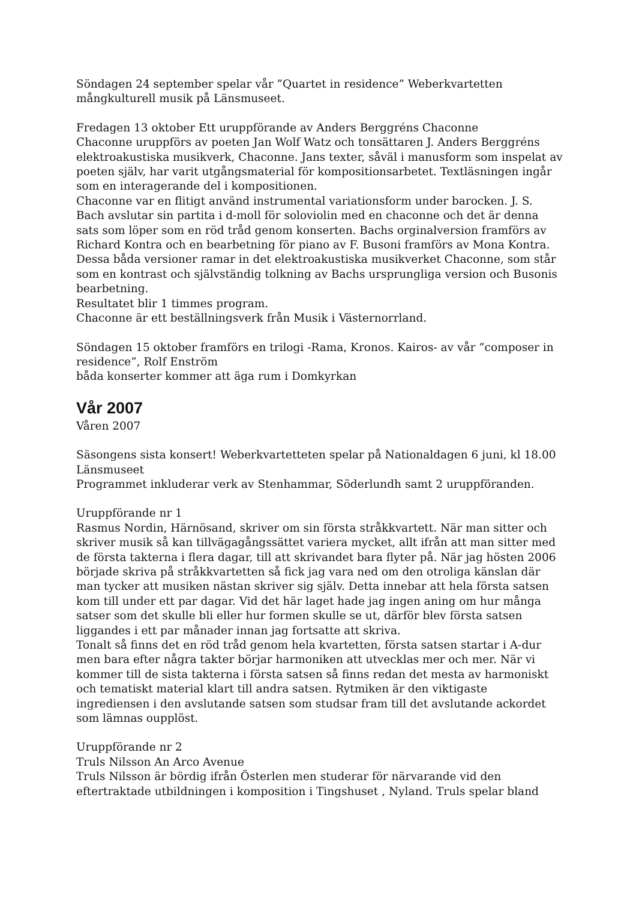Söndagen 24 september spelar vår ”Quartet in residence” Weberkvartetten
mångkulturell musik på Länsmuseet.
Fredagen 13 oktober Ett uruppförande av Anders Berggréns Chaconne
Chaconne uruppförs av poeten Jan Wolf Watz och tonsättaren J. Anders Berggréns elektroakustiska musikverk, Chaconne. Jans texter, såväl i manusform som inspelat av poeten själv, har varit utgångsmaterial för kompositionsarbetet. Textläsningen ingår som en interagerande del i kompositionen.
Chaconne var en flitigt använd instrumental variationsform under barocken. J. S. Bach avslutar sin partita i d-moll för soloviolin med en chaconne och det är denna sats som löper som en röd tråd genom konserten. Bachs orginalversion framförs av Richard Kontra och en bearbetning för piano av F. Busoni framförs av Mona Kontra. Dessa båda versioner ramar in det elektroakustiska musikverket Chaconne, som står som en kontrast och självständig tolkning av Bachs ursprungliga version och Busonis bearbetning.
Resultatet blir 1 timmes program.
Chaconne är ett beställningsverk från Musik i Västernorrland.
Söndagen 15 oktober framförs en trilogi -Rama, Kronos. Kairos- av vår ”composer in residence”, Rolf Enström
båda konserter kommer att äga rum i Domkyrkan
Vår 2007
Våren 2007
Säsongens sista konsert! Weberkvartetteten spelar på Nationaldagen 6 juni, kl 18.00 Länsmuseet
Programmet inkluderar verk av Stenhammar, Söderlundh samt 2 uruppföranden.
Uruppförande nr 1
Rasmus Nordin, Härnösand, skriver om sin första stråkkvartett. När man sitter och skriver musik så kan tillvägagångssättet variera mycket, allt ifrån att man sitter med de första takterna i flera dagar, till att skrivandet bara flyter på. När jag hösten 2006 började skriva på stråkkvartetten så fick jag vara ned om den otroliga känslan där man tycker att musiken nästan skriver sig själv. Detta innebar att hela första satsen kom till under ett par dagar. Vid det här laget hade jag ingen aning om hur många satser som det skulle bli eller hur formen skulle se ut, därför blev första satsen liggandes i ett par månader innan jag fortsatte att skriva.
Tonalt så finns det en röd tråd genom hela kvartetten, första satsen startar i A-dur men bara efter några takter börjar harmoniken att utvecklas mer och mer. När vi kommer till de sista takterna i första satsen så finns redan det mesta av harmoniskt och tematiskt material klart till andra satsen. Rytmiken är den viktigaste ingrediensen i den avslutande satsen som studsar fram till det avslutande ackordet som lämnas oupplöst.
Uruppförande nr 2
Truls Nilsson An Arco Avenue
Truls Nilsson är bördig ifrån Österlen men studerar för närvarande vid den eftertraktade utbildningen i komposition i Tingshuset , Nyland. Truls spelar bland